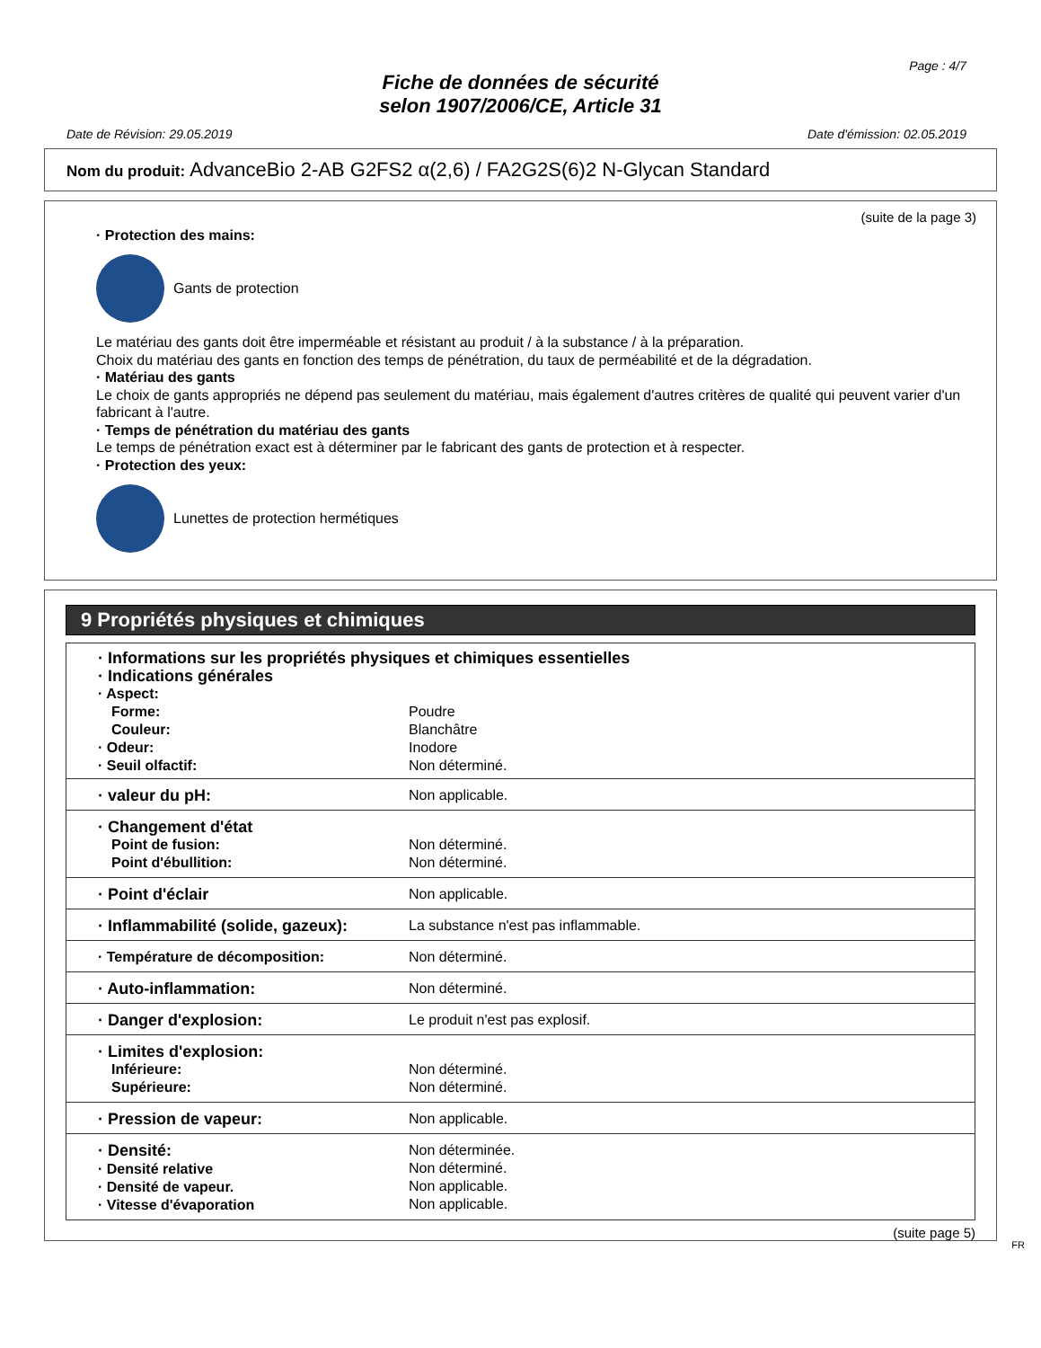Page : 4/7
Fiche de données de sécurité
selon 1907/2006/CE, Article 31
Date de Révision: 29.05.2019 Date d'émission: 02.05.2019
Nom du produit: AdvanceBio 2-AB G2FS2 α(2,6) / FA2G2S(6)2 N-Glycan Standard
(suite de la page 3)
· Protection des mains:
Gants de protection
Le matériau des gants doit être imperméable et résistant au produit / à la substance / à la préparation.
Choix du matériau des gants en fonction des temps de pénétration, du taux de perméabilité et de la dégradation.
· Matériau des gants
Le choix de gants appropriés ne dépend pas seulement du matériau, mais également d'autres critères de qualité qui peuvent varier d'un fabricant à l'autre.
· Temps de pénétration du matériau des gants
Le temps de pénétration exact est à déterminer par le fabricant des gants de protection et à respecter.
· Protection des yeux:
Lunettes de protection hermétiques
9 Propriétés physiques et chimiques
| · Informations sur les propriétés physiques et chimiques essentielles | |
| · Indications générales | |
| · Aspect: | |
| Forme: | Poudre |
| Couleur: | Blanchâtre |
| · Odeur: | Inodore |
| · Seuil olfactif: | Non déterminé. |
| · valeur du pH: | Non applicable. |
| · Changement d'état Point de fusion: Point d'ébullition: | Non déterminé. Non déterminé. |
| · Point d'éclair | Non applicable. |
| · Inflammabilité (solide, gazeux): | La substance n'est pas inflammable. |
| · Température de décomposition: | Non déterminé. |
| · Auto-inflammation: | Non déterminé. |
| · Danger d'explosion: | Le produit n'est pas explosif. |
| · Limites d'explosion: Inférieure: Supérieure: | Non déterminé. Non déterminé. |
| · Pression de vapeur: | Non applicable. |
| · Densité: · Densité relative · Densité de vapeur. · Vitesse d'évaporation | Non déterminée. Non déterminé. Non applicable. Non applicable. |
(suite page 5)
FR